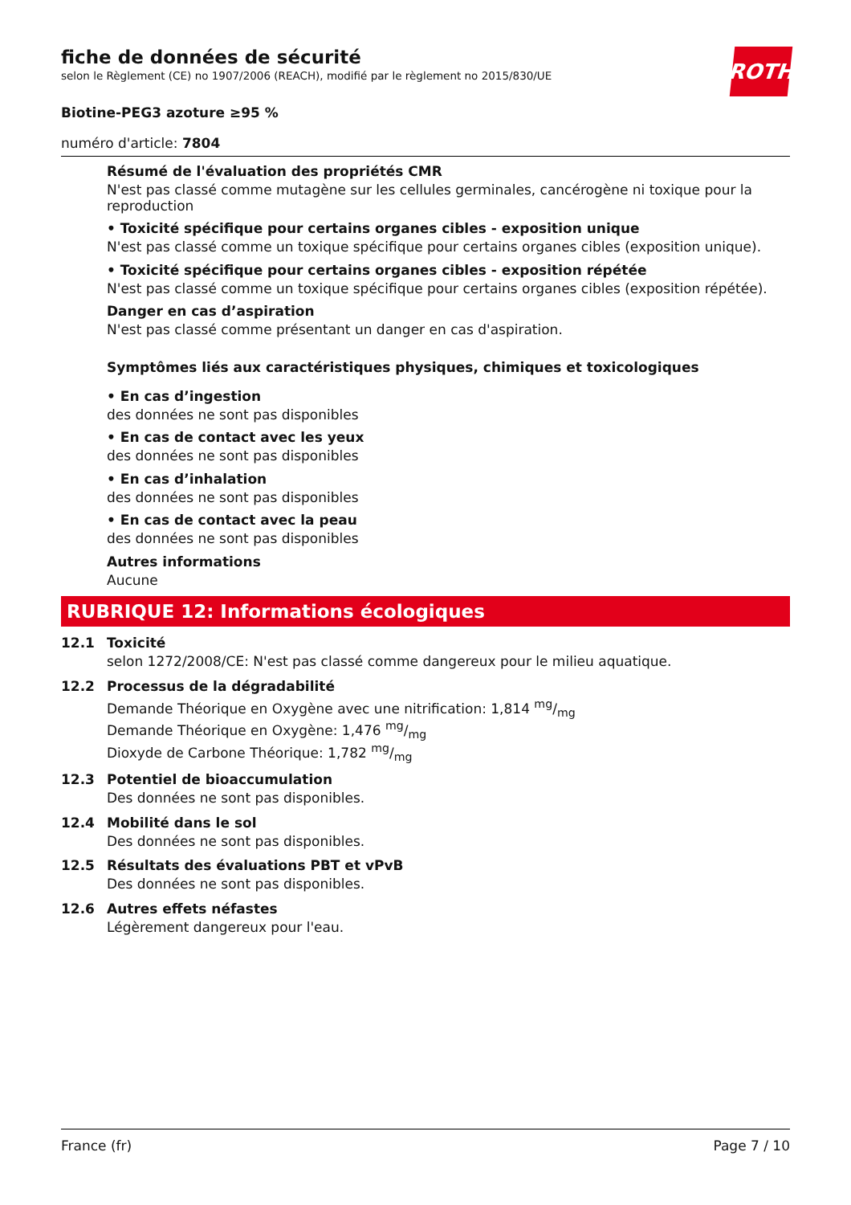fiche de données de sécurité
selon le Règlement (CE) no 1907/2006 (REACH), modifié par le règlement no 2015/830/UE
ROTH
Biotine-PEG3 azoture ≥95 %
numéro d'article: 7804
Résumé de l'évaluation des propriétés CMR
N'est pas classé comme mutagène sur les cellules germinales, cancérogène ni toxique pour la reproduction
• Toxicité spécifique pour certains organes cibles - exposition unique
N'est pas classé comme un toxique spécifique pour certains organes cibles (exposition unique).
• Toxicité spécifique pour certains organes cibles - exposition répétée
N'est pas classé comme un toxique spécifique pour certains organes cibles (exposition répétée).
Danger en cas d’aspiration
N'est pas classé comme présentant un danger en cas d'aspiration.
Symptômes liés aux caractéristiques physiques, chimiques et toxicologiques
• En cas d’ingestion
des données ne sont pas disponibles
• En cas de contact avec les yeux
des données ne sont pas disponibles
• En cas d’inhalation
des données ne sont pas disponibles
• En cas de contact avec la peau
des données ne sont pas disponibles
Autres informations
Aucune
RUBRIQUE 12: Informations écologiques
12.1 Toxicité
selon 1272/2008/CE: N'est pas classé comme dangereux pour le milieu aquatique.
12.2 Processus de la dégradabilité
Demande Théorique en Oxygène avec une nitrification: 1,814 mg/mg
Demande Théorique en Oxygène: 1,476 mg/mg
Dioxyde de Carbone Théorique: 1,782 mg/mg
12.3 Potentiel de bioaccumulation
Des données ne sont pas disponibles.
12.4 Mobilité dans le sol
Des données ne sont pas disponibles.
12.5 Résultats des évaluations PBT et vPvB
Des données ne sont pas disponibles.
12.6 Autres effets néfastes
Légèrement dangereux pour l'eau.
France (fr) Page 7 / 10